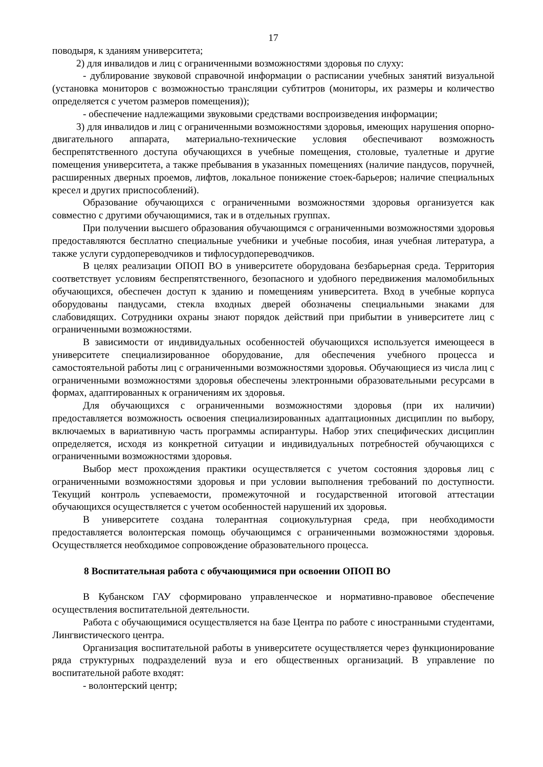17
поводыря, к зданиям университета;
2) для инвалидов и лиц с ограниченными возможностями здоровья по слуху:
- дублирование звуковой справочной информации о расписании учебных занятий визуальной (установка мониторов с возможностью трансляции субтитров (мониторы, их размеры и количество определяется с учетом размеров помещения));
- обеспечение надлежащими звуковыми средствами воспроизведения информации;
3) для инвалидов и лиц с ограниченными возможностями здоровья, имеющих нарушения опорно-двигательного аппарата, материально-технические условия обеспечивают возможность беспрепятственного доступа обучающихся в учебные помещения, столовые, туалетные и другие помещения университета, а также пребывания в указанных помещениях (наличие пандусов, поручней, расширенных дверных проемов, лифтов, локальное понижение стоек-барьеров; наличие специальных кресел и других приспособлений).
Образование обучающихся с ограниченными возможностями здоровья организуется как совместно с другими обучающимися, так и в отдельных группах.
При получении высшего образования обучающимся с ограниченными возможностями здоровья предоставляются бесплатно специальные учебники и учебные пособия, иная учебная литература, а также услуги сурдопереводчиков и тифлосурдопереводчиков.
В целях реализации ОПОП ВО в университете оборудована безбарьерная среда. Территория соответствует условиям беспрепятственного, безопасного и удобного передвижения маломобильных обучающихся, обеспечен доступ к зданию и помещениям университета. Вход в учебные корпуса оборудованы пандусами, стекла входных дверей обозначены специальными знаками для слабовидящих. Сотрудники охраны знают порядок действий при прибытии в университете лиц с ограниченными возможностями.
В зависимости от индивидуальных особенностей обучающихся используется имеющееся в университете специализированное оборудование, для обеспечения учебного процесса и самостоятельной работы лиц с ограниченными возможностями здоровья. Обучающиеся из числа лиц с ограниченными возможностями здоровья обеспечены электронными образовательными ресурсами в формах, адаптированных к ограничениям их здоровья.
Для обучающихся с ограниченными возможностями здоровья (при их наличии) предоставляется возможность освоения специализированных адаптационных дисциплин по выбору, включаемых в вариативную часть программы аспирантуры. Набор этих специфических дисциплин определяется, исходя из конкретной ситуации и индивидуальных потребностей обучающихся с ограниченными возможностями здоровья.
Выбор мест прохождения практики осуществляется с учетом состояния здоровья лиц с ограниченными возможностями здоровья и при условии выполнения требований по доступности. Текущий контроль успеваемости, промежуточной и государственной итоговой аттестации обучающихся осуществляется с учетом особенностей нарушений их здоровья.
В университете создана толерантная социокультурная среда, при необходимости предоставляется волонтерская помощь обучающимся с ограниченными возможностями здоровья. Осуществляется необходимое сопровождение образовательного процесса.
8 Воспитательная работа с обучающимися при освоении ОПОП ВО
В Кубанском ГАУ сформировано управленческое и нормативно-правовое обеспечение осуществления воспитательной деятельности.
Работа с обучающимися осуществляется на базе Центра по работе с иностранными студентами, Лингвистического центра.
Организация воспитательной работы в университете осуществляется через функционирование ряда структурных подразделений вуза и его общественных организаций. В управление по воспитательной работе входят:
- волонтерский центр;